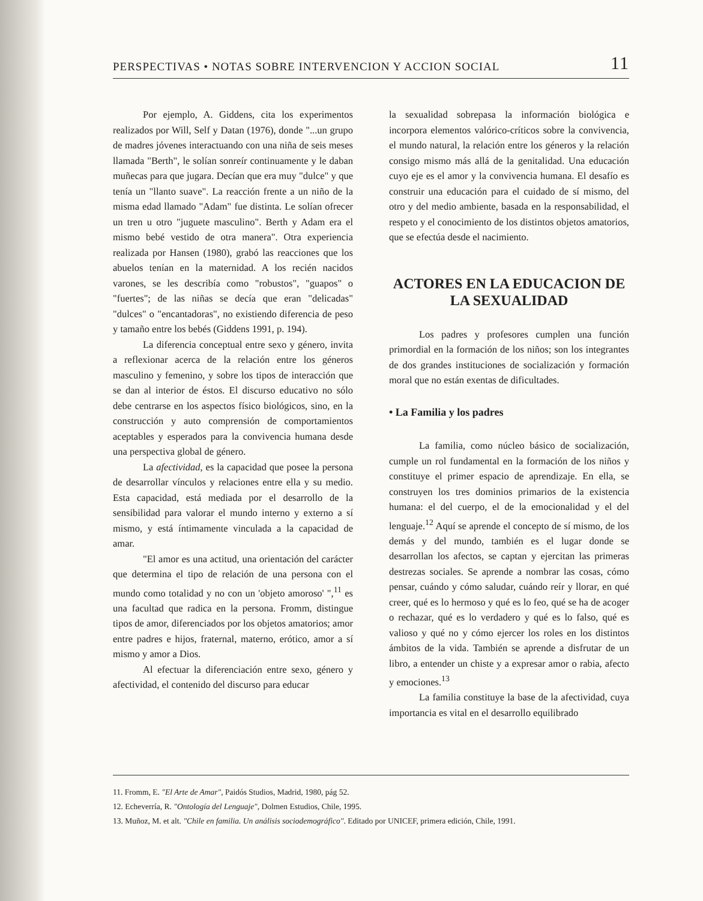PERSPECTIVAS • NOTAS SOBRE INTERVENCION Y ACCION SOCIAL 11
Por ejemplo, A. Giddens, cita los experimentos realizados por Will, Self y Datan (1976), donde "...un grupo de madres jóvenes interactuando con una niña de seis meses llamada "Berth", le solían sonreír continuamente y le daban muñecas para que jugara. Decían que era muy "dulce" y que tenía un "llanto suave". La reacción frente a un niño de la misma edad llamado "Adam" fue distinta. Le solían ofrecer un tren u otro "juguete masculino". Berth y Adam era el mismo bebé vestido de otra manera". Otra experiencia realizada por Hansen (1980), grabó las reacciones que los abuelos tenían en la maternidad. A los recién nacidos varones, se les describía como "robustos", "guapos" o "fuertes"; de las niñas se decía que eran "delicadas" "dulces" o "encantadoras", no existiendo diferencia de peso y tamaño entre los bebés (Giddens 1991, p. 194).
La diferencia conceptual entre sexo y género, invita a reflexionar acerca de la relación entre los géneros masculino y femenino, y sobre los tipos de interacción que se dan al interior de éstos. El discurso educativo no sólo debe centrarse en los aspectos físico biológicos, sino, en la construcción y auto comprensión de comportamientos aceptables y esperados para la convivencia humana desde una perspectiva global de género.
La afectividad, es la capacidad que posee la persona de desarrollar vínculos y relaciones entre ella y su medio. Esta capacidad, está mediada por el desarrollo de la sensibilidad para valorar el mundo interno y externo a sí mismo, y está íntimamente vinculada a la capacidad de amar.
"El amor es una actitud, una orientación del carácter que determina el tipo de relación de una persona con el mundo como totalidad y no con un 'objeto amoroso' ",<sup>11</sup> es una facultad que radica en la persona. Fromm, distingue tipos de amor, diferenciados por los objetos amatorios; amor entre padres e hijos, fraternal, materno, erótico, amor a sí mismo y amor a Dios.
Al efectuar la diferenciación entre sexo, género y afectividad, el contenido del discurso para educar
la sexualidad sobrepasa la información biológica e incorpora elementos valórico-críticos sobre la convivencia, el mundo natural, la relación entre los géneros y la relación consigo mismo más allá de la genitalidad. Una educación cuyo eje es el amor y la convivencia humana. El desafío es construir una educación para el cuidado de sí mismo, del otro y del medio ambiente, basada en la responsabilidad, el respeto y el conocimiento de los distintos objetos amatorios, que se efectúa desde el nacimiento.
ACTORES EN LA EDUCACION DE LA SEXUALIDAD
Los padres y profesores cumplen una función primordial en la formación de los niños; son los integrantes de dos grandes instituciones de socialización y formación moral que no están exentas de dificultades.
• La Familia y los padres
La familia, como núcleo básico de socialización, cumple un rol fundamental en la formación de los niños y constituye el primer espacio de aprendizaje. En ella, se construyen los tres dominios primarios de la existencia humana: el del cuerpo, el de la emocionalidad y el del lenguaje.<sup>12</sup> Aquí se aprende el concepto de sí mismo, de los demás y del mundo, también es el lugar donde se desarrollan los afectos, se captan y ejercitan las primeras destrezas sociales. Se aprende a nombrar las cosas, cómo pensar, cuándo y cómo saludar, cuándo reír y llorar, en qué creer, qué es lo hermoso y qué es lo feo, qué se ha de acoger o rechazar, qué es lo verdadero y qué es lo falso, qué es valioso y qué no y cómo ejercer los roles en los distintos ámbitos de la vida. También se aprende a disfrutar de un libro, a entender un chiste y a expresar amor o rabia, afecto y emociones.<sup>13</sup>
La familia constituye la base de la afectividad, cuya importancia es vital en el desarrollo equilibrado
11. Fromm, E. "El Arte de Amar", Paidós Studios, Madrid, 1980, pág 52.
12. Echeverría, R. "Ontología del Lenguaje", Dolmen Estudios, Chile, 1995.
13. Muñoz, M. et alt. "Chile en familia. Un análisis sociodemográfico". Editado por UNICEF, primera edición, Chile, 1991.